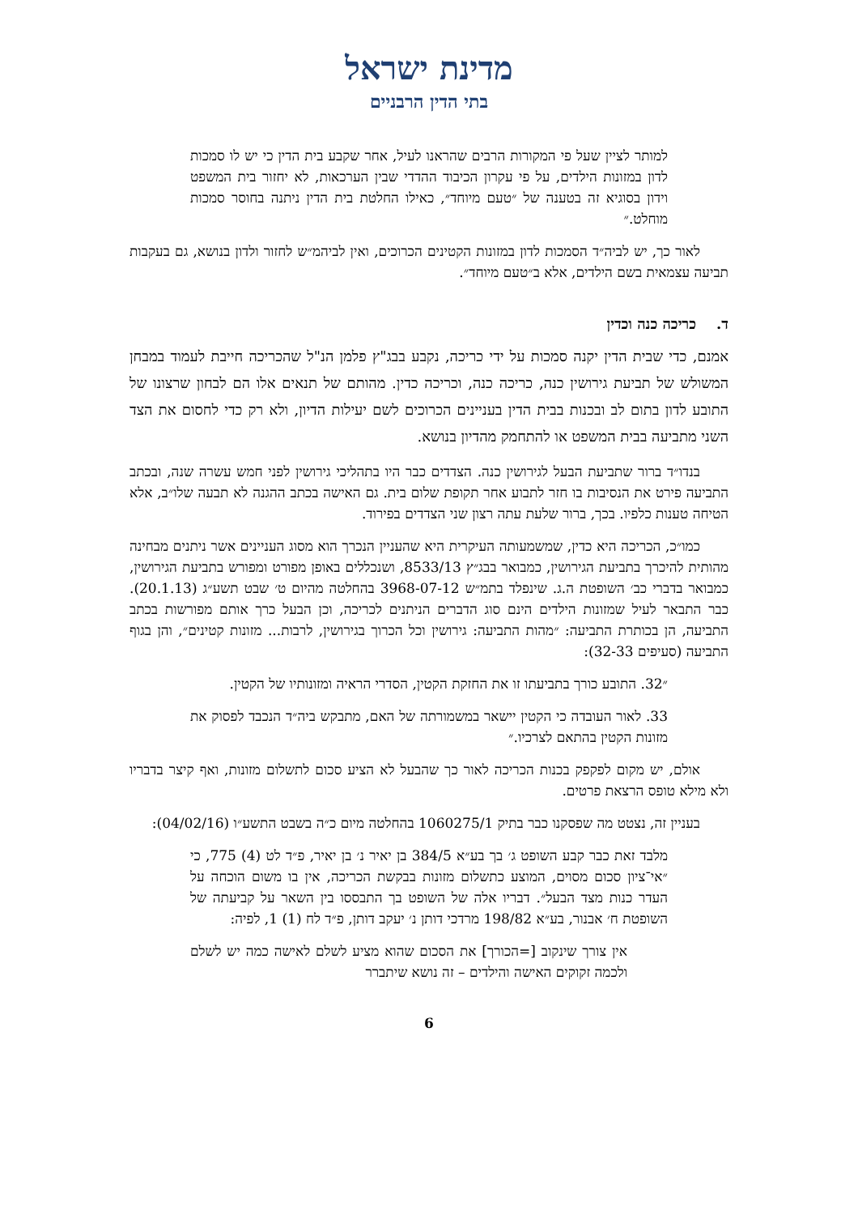מדינת ישראל
בתי הדין הרבניים
למותר לציין שעל פי המקורות הרבים שהראנו לעיל, אחר שקבע בית הדין כי יש לו סמכות לדון במזונות הילדים, על פי עקרון הכיבוד ההדדי שבין הערכאות, לא יחזור בית המשפט וידון בסוגיא זה בטענה של ״טעם מיוחד״, כאילו החלטת בית הדין ניתנה בחוסר סמכות מוחלט.״
לאור כך, יש לביה״ד הסמכות לדון במזונות הקטינים הכרוכים, ואין לביהמ״ש לחזור ולדון בנושא, גם בעקבות תביעה עצמאית בשם הילדים, אלא ב״טעם מיוחד״.
ד. כריכה כנה וכדין
אמנם, כדי שבית הדין יקנה סמכות על ידי כריכה, נקבע בבג"ץ פלמן הנ"ל שהכריכה חייבת לעמוד במבחן המשולש של תביעת גירושין כנה, כריכה כנה, וכריכה כדין. מהותם של תנאים אלו הם לבחון שרצונו של התובע לדון בתום לב ובכנות בבית הדין בעניינים הכרוכים לשם יעילות הדיון, ולא רק כדי לחסום את הצד השני מתביעה בבית המשפט או להתחמק מהדיון בנושא.
בנדו״ד ברור שתביעת הבעל לגירושין כנה. הצדדים כבר היו בתהליכי גירושין לפני חמש עשרה שנה, ובכתב התביעה פירט את הנסיבות בו חזר לתבוע אחר תקופת שלום בית. גם האישה בכתב ההגנה לא תבעה שלו״ב, אלא הטיחה טענות כלפיו. בכך, ברור שלעת עתה רצון שני הצדדים בפירוד.
כמו״כ, הכריכה היא כדין, שמשמעותה העיקרית היא שהעניין הנכרך הוא מסוג העניינים אשר ניתנים מבחינה מהותית להיכרך בתביעת הגירושין, כמבואר בבג״ץ 8533/13, ושנכללים באופן מפורט ומפורש בתביעת הגירושין, כמבואר בדברי כב׳ השופטת ה.ג. שינפלד בתמ״ש 3968-07-12 בהחלטה מהיום ט׳ שבט תשע״ג (20.1.13). כבר התבאר לעיל שמזונות הילדים הינם סוג הדברים הניתנים לכריכה, וכן הבעל כרך אותם מפורשות בכתב התביעה, הן בכותרת התביעה: ״מהות התביעה: גירושין וכל הכרוך בגירושין, לרבות... מזונות קטינים״, והן בגוף התביעה (סעיפים 32-33):
״32. התובע כורך בתביעתו זו את החזקת הקטין, הסדרי הראיה ומזונותיו של הקטין.
33. לאור העובדה כי הקטין יישאר במשמורתה של האם, מתבקש ביה״ד הנכבד לפסוק את מזונות הקטין בהתאם לצרכיו.״
אולם, יש מקום לפקפק בכנות הכריכה לאור כך שהבעל לא הציע סכום לתשלום מזונות, ואף קיצר בדבריו ולא מילא טופס הרצאת פרטים.
בעניין זה, נצטט מה שפסקנו כבר בתיק 1060275/1 בהחלטה מיום כ״ה בשבט התשע״ו (04/02/16):
מלבד זאת כבר קבע השופט ג׳ בך בע״א 384/5 בן יאיר נ׳ בן יאיר, פ״ד לט (4) 775, כי ״אי־ציון סכום מסוים, המוצע כתשלום מזונות בבקשת הכריכה, אין בו משום הוכחה על העדר כנות מצד הבעל״. דבריו אלה של השופט בך התבססו בין השאר על קביעתה של השופטת ח׳ אבנור, בע״א 198/82 מרדכי דותן נ׳ יעקב דותן, פ״ד לח (1) 1, לפיה:
אין צורך שינקוב [=הכורך] את הסכום שהוא מציע לשלם לאישה כמה יש לשלם ולכמה זקוקים האישה והילדים – זה נושא שיתברר
6